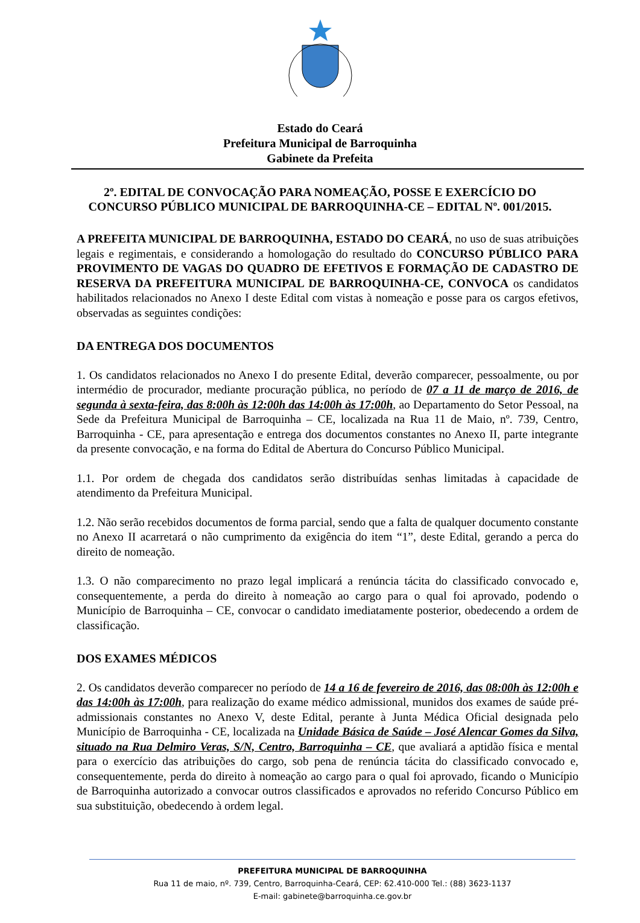Estado do Ceará
Prefeitura Municipal de Barroquinha
Gabinete da Prefeita
2º. EDITAL DE CONVOCAÇÃO PARA NOMEAÇÃO, POSSE E EXERCÍCIO DO CONCURSO PÚBLICO MUNICIPAL DE BARROQUINHA-CE – EDITAL Nº. 001/2015.
A PREFEITA MUNICIPAL DE BARROQUINHA, ESTADO DO CEARÁ, no uso de suas atribuições legais e regimentais, e considerando a homologação do resultado do CONCURSO PÚBLICO PARA PROVIMENTO DE VAGAS DO QUADRO DE EFETIVOS E FORMAÇÃO DE CADASTRO DE RESERVA DA PREFEITURA MUNICIPAL DE BARROQUINHA-CE, CONVOCA os candidatos habilitados relacionados no Anexo I deste Edital com vistas à nomeação e posse para os cargos efetivos, observadas as seguintes condições:
DA ENTREGA DOS DOCUMENTOS
1. Os candidatos relacionados no Anexo I do presente Edital, deverão comparecer, pessoalmente, ou por intermédio de procurador, mediante procuração pública, no período de 07 a 11 de março de 2016, de segunda à sexta-feira, das 8:00h às 12:00h das 14:00h às 17:00h, ao Departamento do Setor Pessoal, na Sede da Prefeitura Municipal de Barroquinha – CE, localizada na Rua 11 de Maio, nº. 739, Centro, Barroquinha - CE, para apresentação e entrega dos documentos constantes no Anexo II, parte integrante da presente convocação, e na forma do Edital de Abertura do Concurso Público Municipal.
1.1. Por ordem de chegada dos candidatos serão distribuídas senhas limitadas à capacidade de atendimento da Prefeitura Municipal.
1.2. Não serão recebidos documentos de forma parcial, sendo que a falta de qualquer documento constante no Anexo II acarretará o não cumprimento da exigência do item “1”, deste Edital, gerando a perca do direito de nomeação.
1.3. O não comparecimento no prazo legal implicará a renúncia tácita do classificado convocado e, consequentemente, a perda do direito à nomeação ao cargo para o qual foi aprovado, podendo o Município de Barroquinha – CE, convocar o candidato imediatamente posterior, obedecendo a ordem de classificação.
DOS EXAMES MÉDICOS
2. Os candidatos deverão comparecer no período de 14 a 16 de fevereiro de 2016, das 08:00h às 12:00h e das 14:00h às 17:00h, para realização do exame médico admissional, munidos dos exames de saúde pré-admissionais constantes no Anexo V, deste Edital, perante à Junta Médica Oficial designada pelo Município de Barroquinha - CE, localizada na Unidade Básica de Saúde – José Alencar Gomes da Silva, situado na Rua Delmiro Veras, S/N, Centro, Barroquinha – CE, que avaliará a aptidão física e mental para o exercício das atribuições do cargo, sob pena de renúncia tácita do classificado convocado e, consequentemente, perda do direito à nomeação ao cargo para o qual foi aprovado, ficando o Município de Barroquinha autorizado a convocar outros classificados e aprovados no referido Concurso Público em sua substituição, obedecendo à ordem legal.
PREFEITURA MUNICIPAL DE BARROQUINHA
Rua 11 de maio, nº. 739, Centro, Barroquinha-Ceará, CEP: 62.410-000 Tel.: (88) 3623-1137
E-mail: gabinete@barroquinha.ce.gov.br